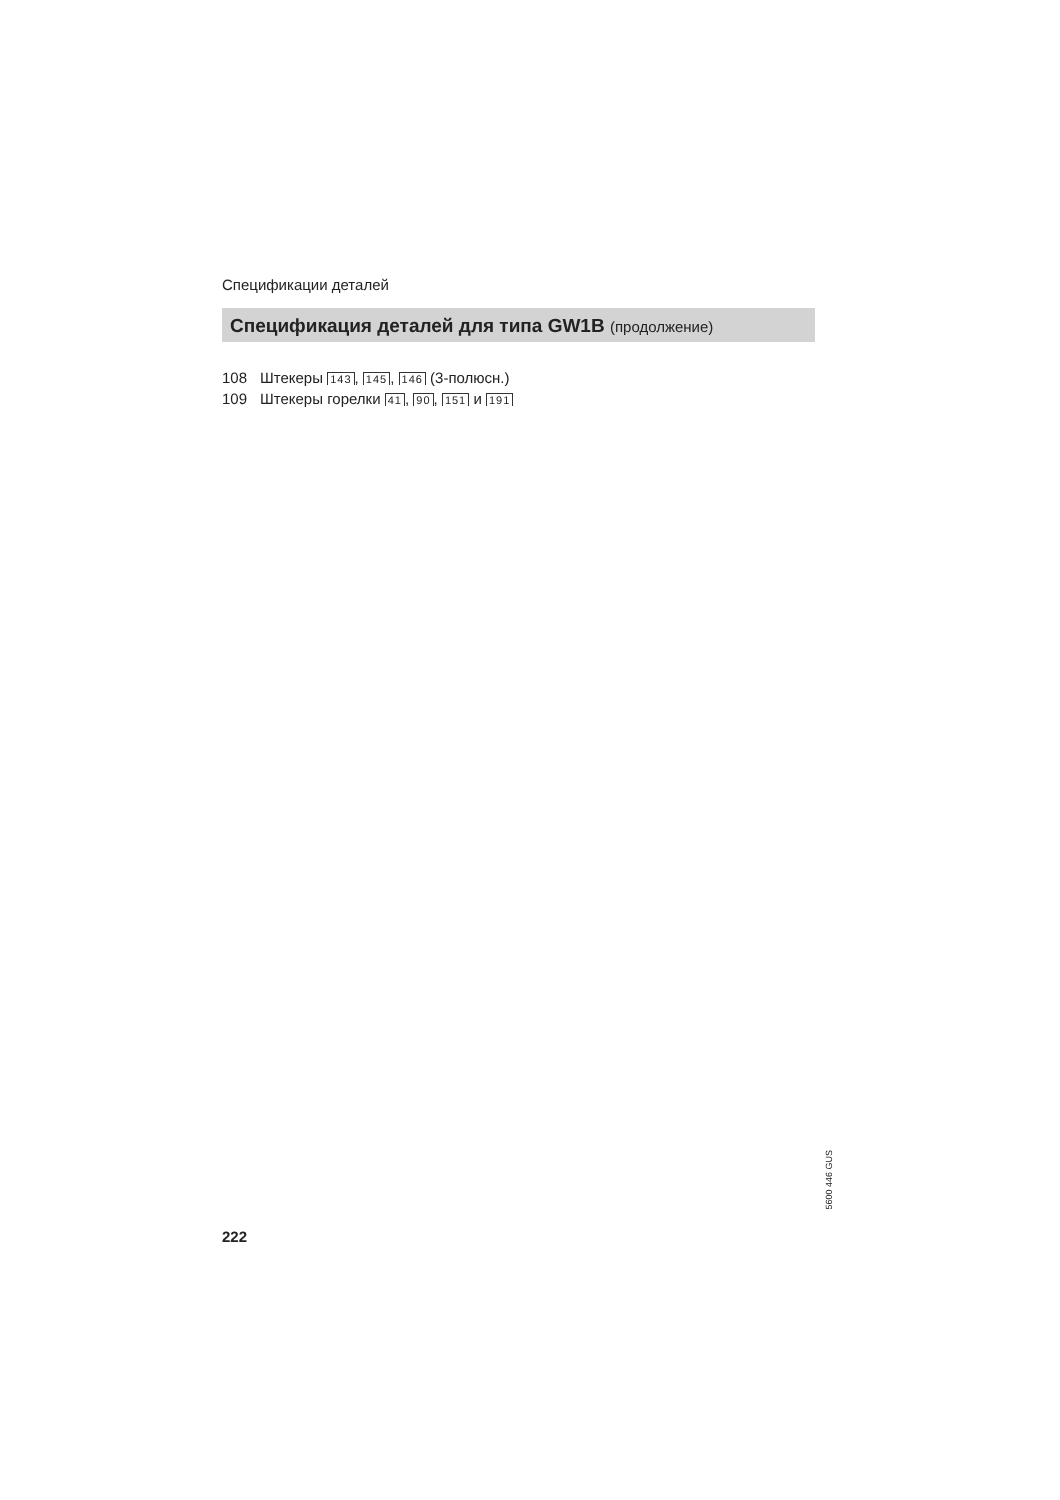Спецификации деталей
Спецификация деталей для типа GW1B (продолжение)
108 Штекеры 143, 145, 146 (3-полюсн.)
109 Штекеры горелки 41, 90, 151 и 191
5600 446 GUS
222